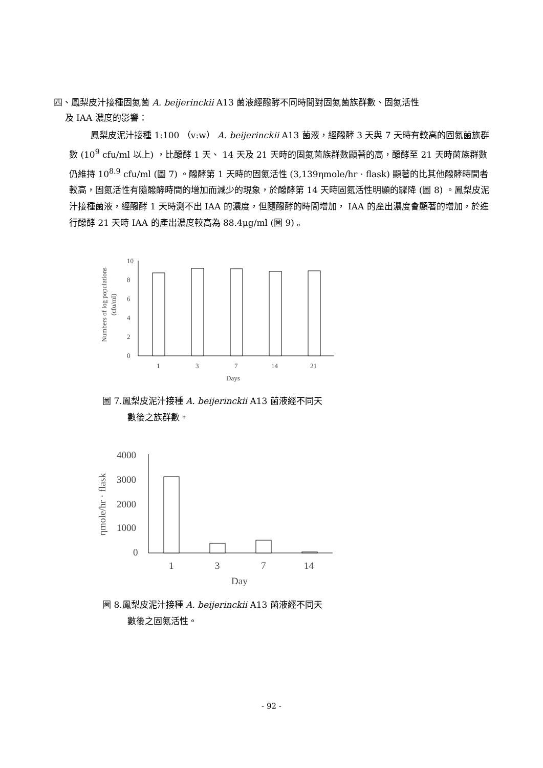四、鳳梨皮汁接種固氮菌 A. beijerinckii A13 菌液經醱酵不同時間對固氮菌族群數、固氮活性
及 IAA 濃度的影響：
鳳梨皮泥汁接種 1:100 （v:w） A. beijerinckii A13 菌液，經醱酵 3 天與 7 天時有較高的固氮菌族群數 (10<sup>9</sup> cfu/ml 以上) ，比醱酵 1 天、 14 天及 21 天時的固氮菌族群數顯著的高，醱酵至 21 天時菌族群數仍維持 10<sup>8.9</sup> cfu/ml (圖 7) 。醱酵第 1 天時的固氮活性 (3,139ηmole/hr · flask) 顯著的比其他醱酵時間者較高，固氮活性有隨醱酵時間的增加而減少的現象，於醱酵第 14 天時固氮活性明顯的驟降 (圖 8) 。鳳梨皮泥汁接種菌液，經醱酵 1 天時測不出 IAA 的濃度，但隨醱酵的時間增加， IAA 的產出濃度會顯著的增加，於進行醱酵 21 天時 IAA 的產出濃度較高為 88.4μg/ml (圖 9) 。
Numbers of log populations
(cfu/ml)
10
8
6
4
2
0
1
3
7
14
21
Days
圖 7.鳳梨皮泥汁接種 A. beijerinckii A13 菌液經不同天
數後之族群數。
ηmole/hr · flask
4000
3000
2000
1000
0
1
3
7
14
Day
圖 8.鳳梨皮泥汁接種 A. beijerinckii A13 菌液經不同天
數後之固氮活性。
- 92 -